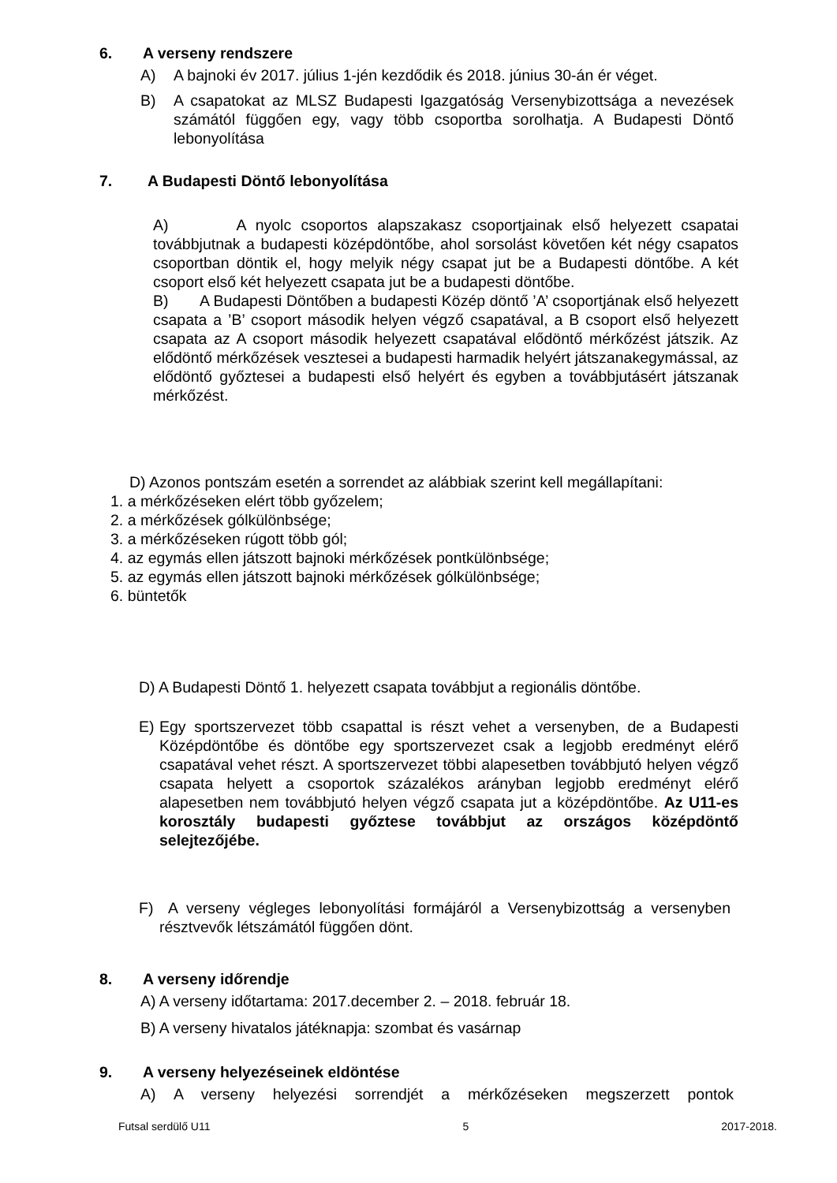6. A verseny rendszere
A) A bajnoki év 2017. július 1-jén kezdődik és 2018. június 30-án ér véget.
B) A csapatokat az MLSZ Budapesti Igazgatóság Versenybizottsága a nevezések számától függően egy, vagy több csoportba sorolhatja. A Budapesti Döntő lebonyolítása
7. A Budapesti Döntő lebonyolítása
A) A nyolc csoportos alapszakasz csoportjainak első helyezett csapatai továbbjutnak a budapesti középdöntőbe, ahol sorsolást követően két négy csapatos csoportban döntik el, hogy melyik négy csapat jut be a Budapesti döntőbe. A két csoport első két helyezett csapata jut be a budapesti döntőbe.
B) A Budapesti Döntőben a budapesti Közép döntő ’A’ csoportjának első helyezett csapata a ’B’ csoport második helyen végző csapatával, a B csoport első helyezett csapata az A csoport második helyezett csapatával elődöntő mérkőzést játszik. Az elődöntő mérkőzések vesztesei a budapesti harmadik helyért játszanakegymással, az elődöntő győztesei a budapesti első helyért és egyben a továbbjutásért játszanak mérkőzést.
D) Azonos pontszám esetén a sorrendet az alábbiak szerint kell megállapítani:
1. a mérkőzéseken elért több győzelem;
2. a mérkőzések gólkülönbsége;
3. a mérkőzéseken rúgott több gól;
4. az egymás ellen játszott bajnoki mérkőzések pontkülönbsége;
5. az egymás ellen játszott bajnoki mérkőzések gólkülönbsége;
6. büntetők
D) A Budapesti Döntő 1. helyezett csapata továbbjut a regionális döntőbe.
E) Egy sportszervezet több csapattal is részt vehet a versenyben, de a Budapesti Középdöntőbe és döntőbe egy sportszervezet csak a legjobb eredményt elérő csapatával vehet részt. A sportszervezet többi alapesetben továbbjutó helyen végző csapata helyett a csoportok százalékos arányban legjobb eredményt elérő alapesetben nem továbbjutó helyen végző csapata jut a középdöntőbe. Az U11-es korosztály budapesti győztese továbbjut az országos középdöntő selejtezőjébe.
F) A verseny végleges lebonyolítási formájáról a Versenybizottság a versenyben résztvevők létszámától függően dönt.
8. A verseny időrendje
A) A verseny időtartama: 2017.december 2. – 2018. február 18.
B) A verseny hivatalos játéknapja: szombat és vasárnap
9. A verseny helyezéseinek eldöntése
A) A verseny helyezési sorrendjét a mérkőzéseken megszerzett pontok
Futsal serdülő U11 5 2017-2018.